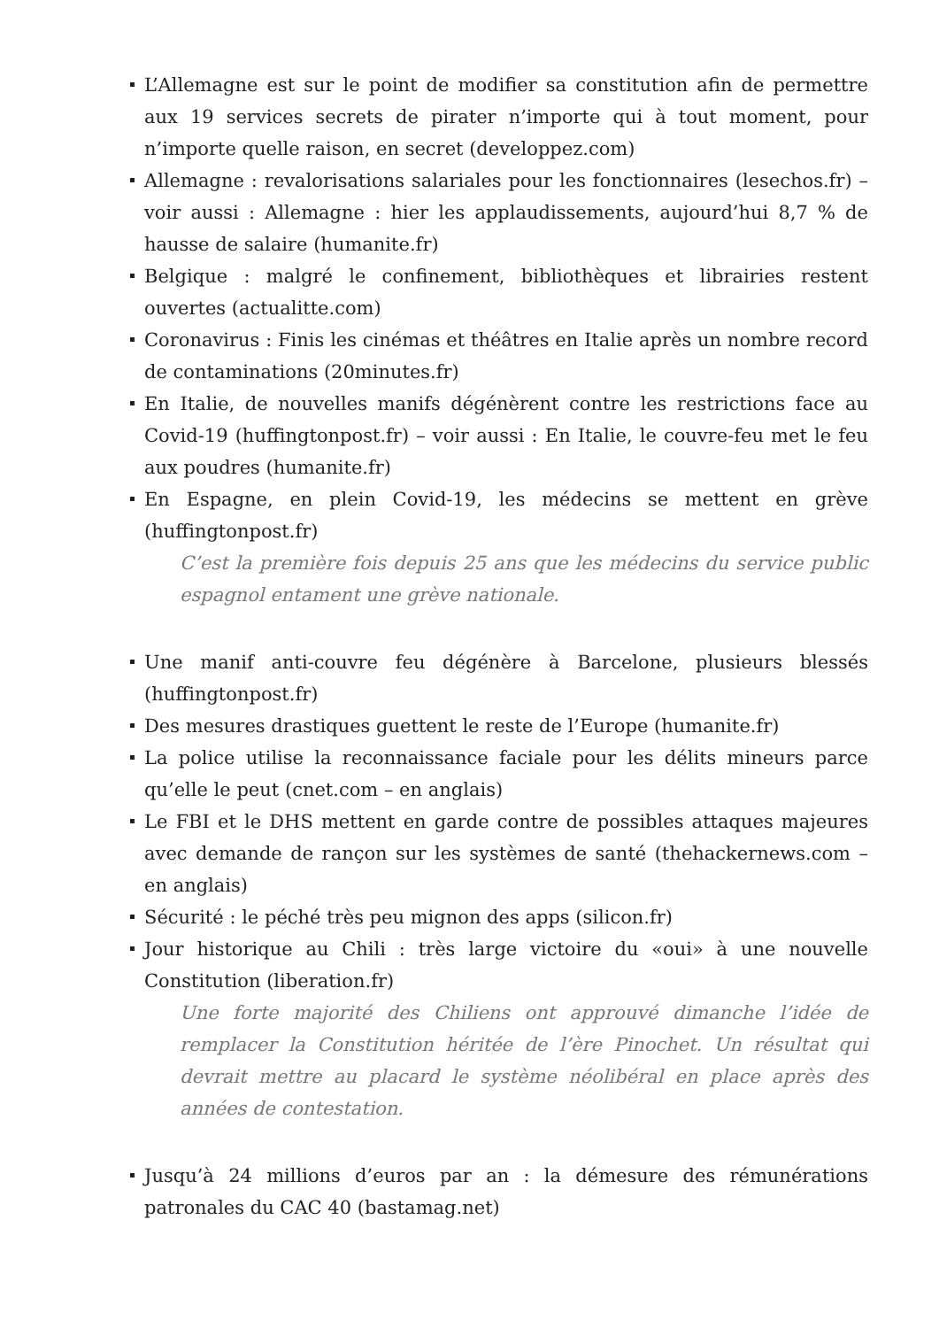L’Allemagne est sur le point de modifier sa constitution afin de permettre aux 19 services secrets de pirater n’importe qui à tout moment, pour n’importe quelle raison, en secret (developpez.com)
Allemagne : revalorisations salariales pour les fonctionnaires (lesechos.fr) – voir aussi : Allemagne : hier les applaudissements, aujourd’hui 8,7 % de hausse de salaire (humanite.fr)
Belgique : malgré le confinement, bibliothèques et librairies restent ouvertes (actualitte.com)
Coronavirus : Finis les cinémas et théâtres en Italie après un nombre record de contaminations (20minutes.fr)
En Italie, de nouvelles manifs dégénèrent contre les restrictions face au Covid-19 (huffingtonpost.fr) – voir aussi : En Italie, le couvre-feu met le feu aux poudres (humanite.fr)
En Espagne, en plein Covid-19, les médecins se mettent en grève (huffingtonpost.fr)
C’est la première fois depuis 25 ans que les médecins du service public espagnol entament une grève nationale.
Une manif anti-couvre feu dégénère à Barcelone, plusieurs blessés (huffingtonpost.fr)
Des mesures drastiques guettent le reste de l’Europe (humanite.fr)
La police utilise la reconnaissance faciale pour les délits mineurs parce qu’elle le peut (cnet.com – en anglais)
Le FBI et le DHS mettent en garde contre de possibles attaques majeures avec demande de rançon sur les systèmes de santé (thehackernews.com – en anglais)
Sécurité : le péché très peu mignon des apps (silicon.fr)
Jour historique au Chili : très large victoire du «oui» à une nouvelle Constitution (liberation.fr)
Une forte majorité des Chiliens ont approuvé dimanche l’idée de remplacer la Constitution héritée de l’ère Pinochet. Un résultat qui devrait mettre au placard le système néolibéral en place après des années de contestation.
Jusqu’à 24 millions d’euros par an : la démesure des rémunérations patronales du CAC 40 (bastamag.net)